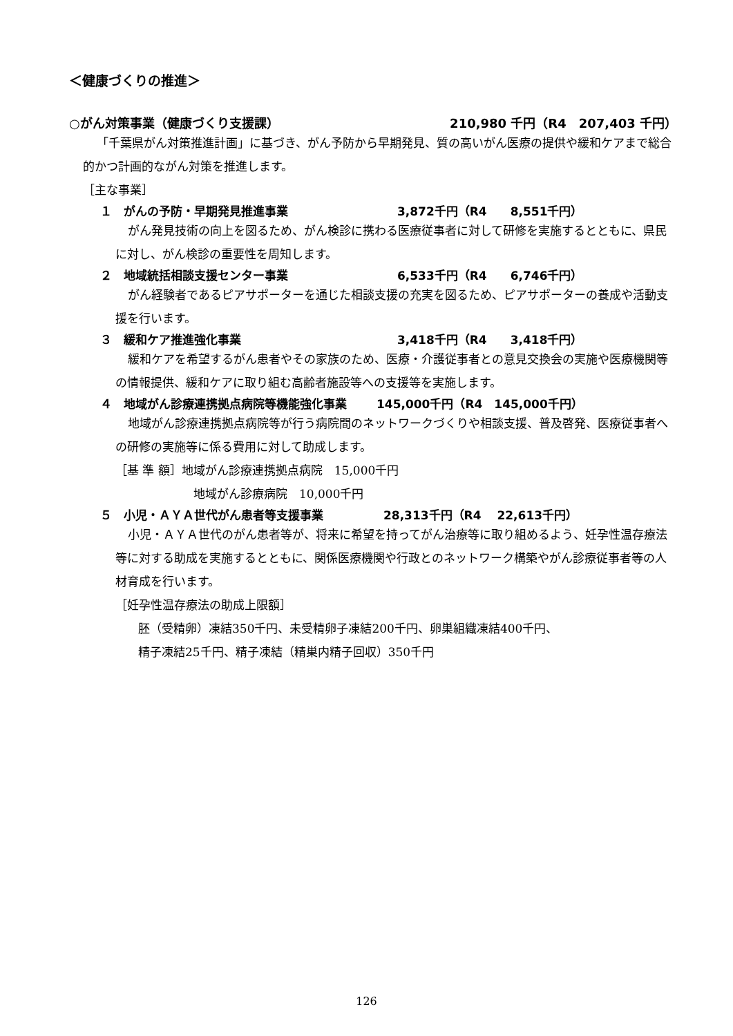＜健康づくりの推進＞
○がん対策事業（健康づくり支援課） 210,980 千円（R4　207,403 千円）
「千葉県がん対策推進計画」に基づき、がん予防から早期発見、質の高いがん医療の提供や緩和ケアまで総合的かつ計画的ながん対策を推進します。
［主な事業］
１　がんの予防・早期発見推進事業 3,872千円（R4　　8,551千円）
がん発見技術の向上を図るため、がん検診に携わる医療従事者に対して研修を実施するとともに、県民に対し、がん検診の重要性を周知します。
２　地域統括相談支援センター事業 6,533千円（R4　　6,746千円）
がん経験者であるピアサポーターを通じた相談支援の充実を図るため、ピアサポーターの養成や活動支援を行います。
３　緩和ケア推進強化事業 3,418千円（R4　　3,418千円）
緩和ケアを希望するがん患者やその家族のため、医療・介護従事者との意見交換会の実施や医療機関等の情報提供、緩和ケアに取り組む高齢者施設等への支援等を実施します。
４　地域がん診療連携拠点病院等機能強化事業 145,000千円（R4　145,000千円）
地域がん診療連携拠点病院等が行う病院間のネットワークづくりや相談支援、普及啓発、医療従事者への研修の実施等に係る費用に対して助成します。
［基 準 額］地域がん診療連携拠点病院　15,000千円
地域がん診療病院　10,000千円
５　小児・ＡＹＡ世代がん患者等支援事業 28,313千円（R4　 22,613千円）
小児・ＡＹＡ世代のがん患者等が、将来に希望を持ってがん治療等に取り組めるよう、妊孕性温存療法等に対する助成を実施するとともに、関係医療機関や行政とのネットワーク構築やがん診療従事者等の人材育成を行います。
［妊孕性温存療法の助成上限額］
胚（受精卵）凍結350千円、未受精卵子凍結200千円、卵巣組織凍結400千円、
精子凍結25千円、精子凍結（精巣内精子回収）350千円
126